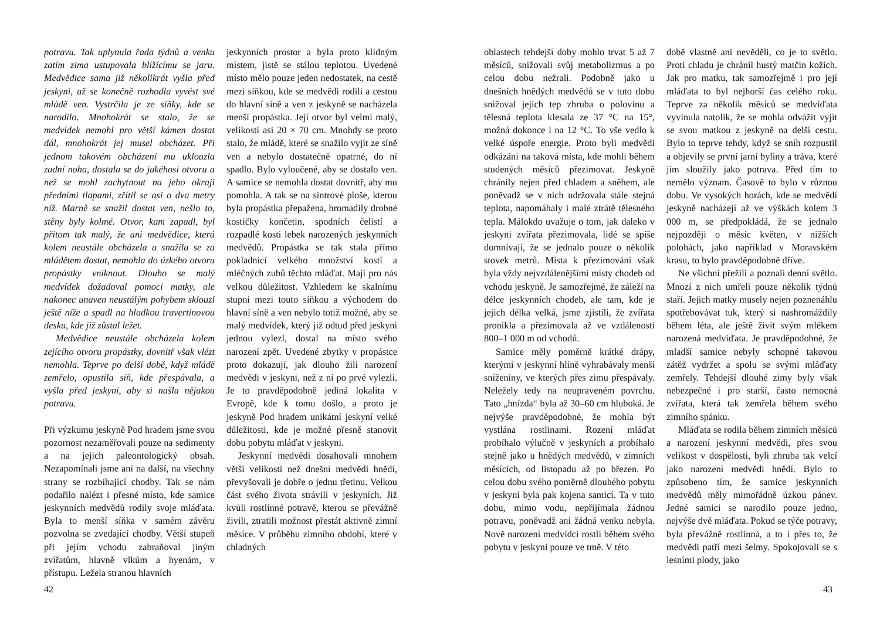potravu. Tak uplynula řada týdnů a venku zatím zima ustupovala blížícímu se jaru. Medvědice sama již několikrát vyšla před jeskyni, až se konečně rozhodla vyvést své mládě ven. Vystrčila je ze síňky, kde se narodilo. Mnohokrát se stalo, že se medvídek nemohl pro větší kámen dostat dál, mnohokrát jej musel obcházet. Při jednom takovém obcházení mu uklouzla zadní noha, dostala se do jakéhosi otvoru a než se mohl zachytnout na jeho okraji předními tlapami, zřítil se asi o dva metry níž. Marně se snažil dostat ven, nešlo to, stěny byly kolmé. Otvor, kam zapadl, byl přitom tak malý, že ani medvědice, která kolem neustále obcházela a snažila se za mládětem dostat, nemohla do úzkého otvoru propástky vniknout. Dlouho se malý medvídek dožadoval pomoci matky, ale nakonec unaven neustálým pohybem sklouzl ještě níže a spadl na hladkou travertinovou desku, kde již zůstal ležet.
Medvědice neustále obcházela kolem zejícího otvoru propástky, dovnitř však vlézt nemohla. Teprve po delší době, když mládě zemřelo, opustila síň, kde přespávala, a vyšla před jeskyni, aby si našla nějakou potravu.
Při výzkumu jeskyně Pod hradem jsme svou pozornost nezaměřovali pouze na sedimenty a na jejich paleontologický obsah. Nezapomínali jsme ani na další, na všechny strany se rozbíhající chodby. Tak se nám podařilo nalézt i přesné místo, kde samice jeskynních medvědů rodily svoje mláďata. Byla to menší síňka v samém závěru pozvolna se zvedající chodby. Větší stupeň při jejím vchodu zabraňoval jiným zvířatům, hlavně vlkům a hyenám, v přístupu. Ležela stranou hlavních
jeskynních prostor a byla proto klidným místem, jistě se stálou teplotou. Uvedené místo mělo pouze jeden nedostatek, na cestě mezi síňkou, kde se medvědi rodili a cestou do hlavní síně a ven z jeskyně se nacházela menší propástka. Její otvor byl velmi malý, velikosti asi 20 × 70 cm. Mnohdy se proto stalo, že mládě, které se snažilo vyjít ze síně ven a nebylo dostatečně opatrné, do ní spadlo. Bylo vyloučené, aby se dostalo ven. A samice se nemohla dostat dovnitř, aby mu pomohla. A tak se na sintrové ploše, kterou byla propástka přepažena, hromadily drobné kostičky končetin, spodních čelistí a rozpadlé kosti lebek narozených jeskynních medvědů. Propástka se tak stala přímo pokladnicí velkého množství kostí a mléčných zubů těchto mláďat. Mají pro nás velkou důležitost. Vzhledem ke skalnímu stupni mezi touto síňkou a východem do hlavní síně a ven nebylo totiž možné, aby se malý medvídek, který již odtud před jeskyni jednou vylezl, dostal na místo svého narození zpět. Uvedené zbytky v propástce proto dokazují, jak dlouho žili narození medvědi v jeskyni, než z ní po prvé vylezli. Je to pravděpodobně jediná lokalita v Evropě, kde k tomu došlo, a proto je jeskyně Pod hradem unikátní jeskyní velké důležitosti, kde je možné přesně stanovit dobu pobytu mláďat v jeskyni.
Jeskynní medvědi dosahovali mnohem větší velikosti než dnešní medvědi hnědí, převyšovali je dobře o jednu třetinu. Velkou část svého života strávili v jeskyních. Již kvůli rostlinné potravě, kterou se převážně živili, ztratili možnost přestát aktivně zimní měsíce. V průběhu zimního období, které v chladných
42
oblastech tehdejší doby mohlo trvat 5 až 7 měsíců, snižovali svůj metabolizmus a po celou dobu nežrali. Podobně jako u dnešních hnědých medvědů se v tuto dobu snižoval jejich tep zhruba o polovinu a tělesná teplota klesala ze 37 °C na 15°, možná dokonce i na 12 °C. To vše vedlo k velké úspoře energie. Proto byli medvědi odkázáni na taková místa, kde mohli během studených měsíců přezimovat. Jeskyně chránily nejen před chladem a sněhem, ale poněvadž se v nich udržovala stále stejná teplota, napomáhaly i malé ztrátě tělesného tepla. Málokdo uvažuje o tom, jak daleko v jeskyni zvířata přezimovala, lidé se spíše domnívají, že se jednalo pouze o několik stovek metrů. Místa k přezimování však byla vždy nejvzdálenějšími místy chodeb od vchodu jeskyně. Je samozřejmé, že záleží na délce jeskynních chodeb, ale tam, kde je jejich délka velká, jsme zjistili, že zvířata pronikla a přezimovala až ve vzdálenosti 800–1 000 m od vchodů.
Samice měly poměrně krátké drápy, kterými v jeskynní hlíně vyhrabávaly menší sníženiny, ve kterých přes zimu přespávaly. Neležely tedy na neupraveném povrchu. Tato „hnízda“ byla až 30–60 cm hluboká. Je nejvýše pravděpodobné, že mohla být vystlána rostlinami. Rození mláďat probíhalo výlučně v jeskyních a probíhalo stejně jako u hnědých medvědů, v zimních měsících, od listopadu až po březen. Po celou dobu svého poměrně dlouhého pobytu v jeskyni byla pak kojena samicí. Ta v tuto dobu, mimo vodu, nepřijímala žádnou potravu, poněvadž ani žádná venku nebyla. Nově narození medvídci rostli během svého pobytu v jeskyni pouze ve tmě. V této
době vlastně ani nevěděli, co je to světlo. Proti chladu je chránil hustý matčin kožich. Jak pro matku, tak samozřejmě i pro její mláďata to byl nejhorší čas celého roku. Teprve za několik měsíců se medvíďata vyvinula natolik, že se mohla odvážit vyjít se svou matkou z jeskyně na delší cestu. Bylo to teprve tehdy, když se sníh rozpustil a objevily se první jarní byliny a tráva, které jim sloužily jako potrava. Před tím to nemělo význam. Časově to bylo v různou dobu. Ve vysokých horách, kde se medvědí jeskyně nacházejí až ve výškách kolem 3 000 m, se předpokládá, že se jednalo nejpozději o měsíc květen, v nižších polohách, jako například v Moravském krasu, to bylo pravděpodobně dříve.
Ne všichni přežili a poznali denní světlo. Mnozí z nich umřeli pouze několik týdnů staří. Jejich matky musely nejen poznenáhlu spotřebovávat tuk, který si nashromáždily během léta, ale ještě živit svým mlékem narozená medvíďata. Je pravděpodobné, že mladší samice nebyly schopné takovou zátěž vydržet a spolu se svými mláďaty zemřely. Tehdejší dlouhé zimy byly však nebezpečné i pro starší, často nemocná zvířata, která tak zemřela během svého zimního spánku.
Mláďata se rodila během zimních měsíců a narození jeskynní medvědi, přes svou velikost v dospělosti, byli zhruba tak velcí jako narození medvědi hnědí. Bylo to způsobeno tím, že samice jeskynních medvědů měly mimořádně úzkou pánev. Jedné samici se narodilo pouze jedno, nejvýše dvě mláďata. Pokud se týče potravy, byla převážně rostlinná, a to i přes to, že medvědi patří mezi šelmy. Spokojovali se s lesními plody, jako
43